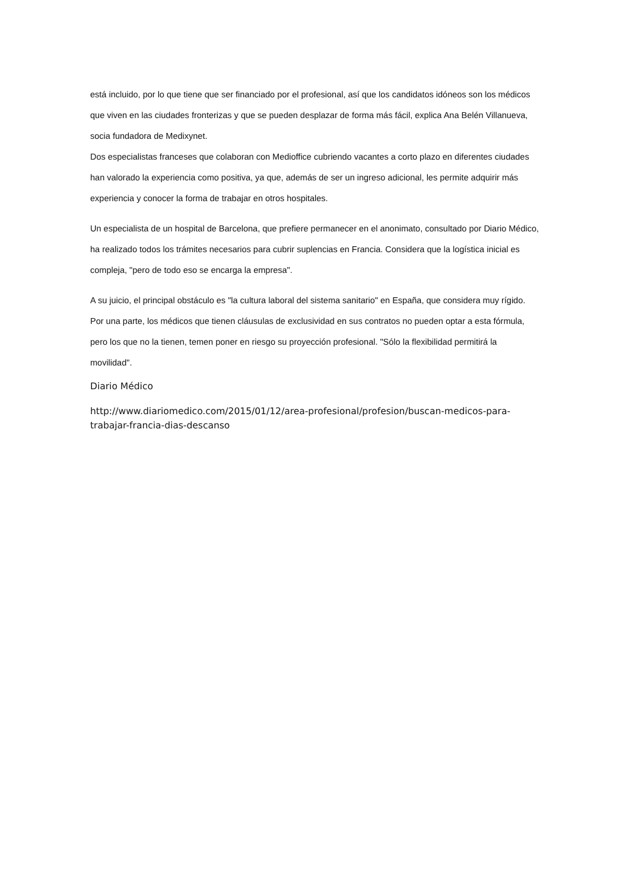está incluido, por lo que tiene que ser financiado por el profesional, así que los candidatos idóneos son los médicos que viven en las ciudades fronterizas y que se pueden desplazar de forma más fácil, explica Ana Belén Villanueva, socia fundadora de Medixynet.
Dos especialistas franceses que colaboran con Medioffice cubriendo vacantes a corto plazo en diferentes ciudades han valorado la experiencia como positiva, ya que, además de ser un ingreso adicional, les permite adquirir más experiencia y conocer la forma de trabajar en otros hospitales.
Un especialista de un hospital de Barcelona, que prefiere permanecer en el anonimato, consultado por Diario Médico, ha realizado todos los trámites necesarios para cubrir suplencias en Francia. Considera que la logística inicial es compleja, "pero de todo eso se encarga la empresa".
A su juicio, el principal obstáculo es "la cultura laboral del sistema sanitario" en España, que considera muy rígido. Por una parte, los médicos que tienen cláusulas de exclusividad en sus contratos no pueden optar a esta fórmula, pero los que no la tienen, temen poner en riesgo su proyección profesional. "Sólo la flexibilidad permitirá la movilidad".
Diario Médico
http://www.diariomedico.com/2015/01/12/area-profesional/profesion/buscan-medicos-para-trabajar-francia-dias-descanso